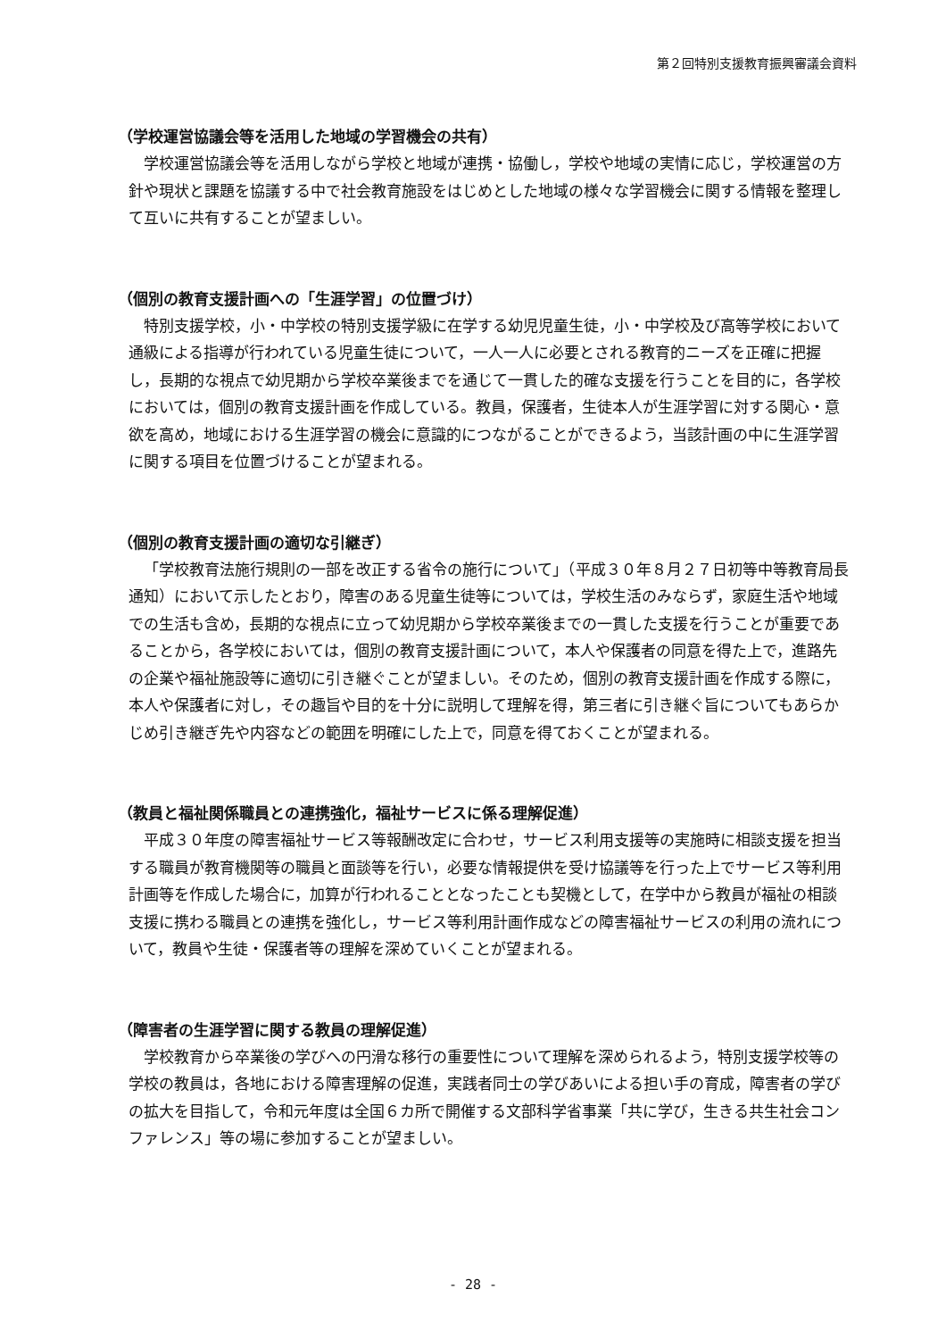第２回特別支援教育振興審議会資料
（学校運営協議会等を活用した地域の学習機会の共有）
学校運営協議会等を活用しながら学校と地域が連携・協働し，学校や地域の実情に応じ，学校運営の方針や現状と課題を協議する中で社会教育施設をはじめとした地域の様々な学習機会に関する情報を整理して互いに共有することが望ましい。
（個別の教育支援計画への「生涯学習」の位置づけ）
特別支援学校，小・中学校の特別支援学級に在学する幼児児童生徒，小・中学校及び高等学校において通級による指導が行われている児童生徒について，一人一人に必要とされる教育的ニーズを正確に把握し，長期的な視点で幼児期から学校卒業後までを通じて一貫した的確な支援を行うことを目的に，各学校においては，個別の教育支援計画を作成している。教員，保護者，生徒本人が生涯学習に対する関心・意欲を高め，地域における生涯学習の機会に意識的につながることができるよう，当該計画の中に生涯学習に関する項目を位置づけることが望まれる。
（個別の教育支援計画の適切な引継ぎ）
「学校教育法施行規則の一部を改正する省令の施行について」（平成３０年８月２７日初等中等教育局長通知）において示したとおり，障害のある児童生徒等については，学校生活のみならず，家庭生活や地域での生活も含め，長期的な視点に立って幼児期から学校卒業後までの一貫した支援を行うことが重要であることから，各学校においては，個別の教育支援計画について，本人や保護者の同意を得た上で，進路先の企業や福祉施設等に適切に引き継ぐことが望ましい。そのため，個別の教育支援計画を作成する際に，本人や保護者に対し，その趣旨や目的を十分に説明して理解を得，第三者に引き継ぐ旨についてもあらかじめ引き継ぎ先や内容などの範囲を明確にした上で，同意を得ておくことが望まれる。
（教員と福祉関係職員との連携強化，福祉サービスに係る理解促進）
平成３０年度の障害福祉サービス等報酬改定に合わせ，サービス利用支援等の実施時に相談支援を担当する職員が教育機関等の職員と面談等を行い，必要な情報提供を受け協議等を行った上でサービス等利用計画等を作成した場合に，加算が行われることとなったことも契機として，在学中から教員が福祉の相談支援に携わる職員との連携を強化し，サービス等利用計画作成などの障害福祉サービスの利用の流れについて，教員や生徒・保護者等の理解を深めていくことが望まれる。
（障害者の生涯学習に関する教員の理解促進）
学校教育から卒業後の学びへの円滑な移行の重要性について理解を深められるよう，特別支援学校等の学校の教員は，各地における障害理解の促進，実践者同士の学びあいによる担い手の育成，障害者の学びの拡大を目指して，令和元年度は全国６カ所で開催する文部科学省事業「共に学び，生きる共生社会コンファレンス」等の場に参加することが望ましい。
- 28 -